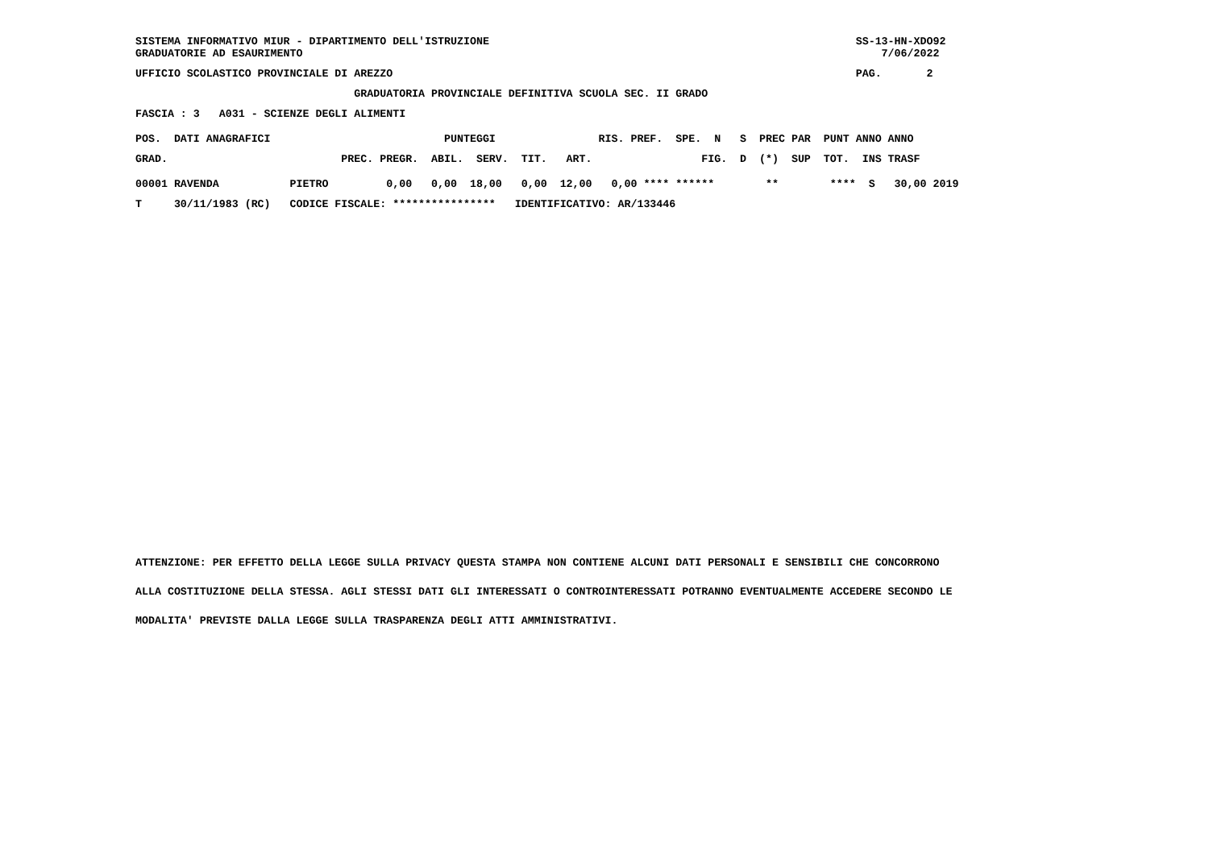SISTEMA INFORMATIVO MIUR - DIPARTIMENTO DELL'ISTRUZIONE                                                         SS-13-HN-XDO92
GRADUATORIE AD ESAURIMENTO                                                                                          7/06/2022
UFFICIO SCOLASTICO PROVINCIALE DI AREZZO                                                                        PAG.       2
                                  GRADUATORIA PROVINCIALE DEFINITIVA SCUOLA SEC. II GRADO
FASCIA : 3   A031 - SCIENZE DEGLI ALIMENTI
POS.  DATI ANAGRAFICI                           PUNTEGGI                RIS. PREF.  SPE.  N   S  PREC PAR  PUNT ANNO ANNO
GRAD.                           PREC. PREGR.  ABIL.  SERV.  TIT.   ART.                 FIG.  D  (*)  SUP  TOT.  INS TRASF
00001 RAVENDA           PIETRO         0,00   0,00  18,00   0,00  12,00   0,00 **** ******        **        ****  S   30,00 2019
T     30/11/1983 (RC)   CODICE FISCALE: ****************   IDENTIFICATIVO: AR/133446
ATTENZIONE: PER EFFETTO DELLA LEGGE SULLA PRIVACY QUESTA STAMPA NON CONTIENE ALCUNI DATI PERSONALI E SENSIBILI CHE CONCORRONO
ALLA COSTITUZIONE DELLA STESSA. AGLI STESSI DATI GLI INTERESSATI O CONTROINTERESSATI POTRANNO EVENTUALMENTE ACCEDERE SECONDO LE
MODALITA' PREVISTE DALLA LEGGE SULLA TRASPARENZA DEGLI ATTI AMMINISTRATIVI.